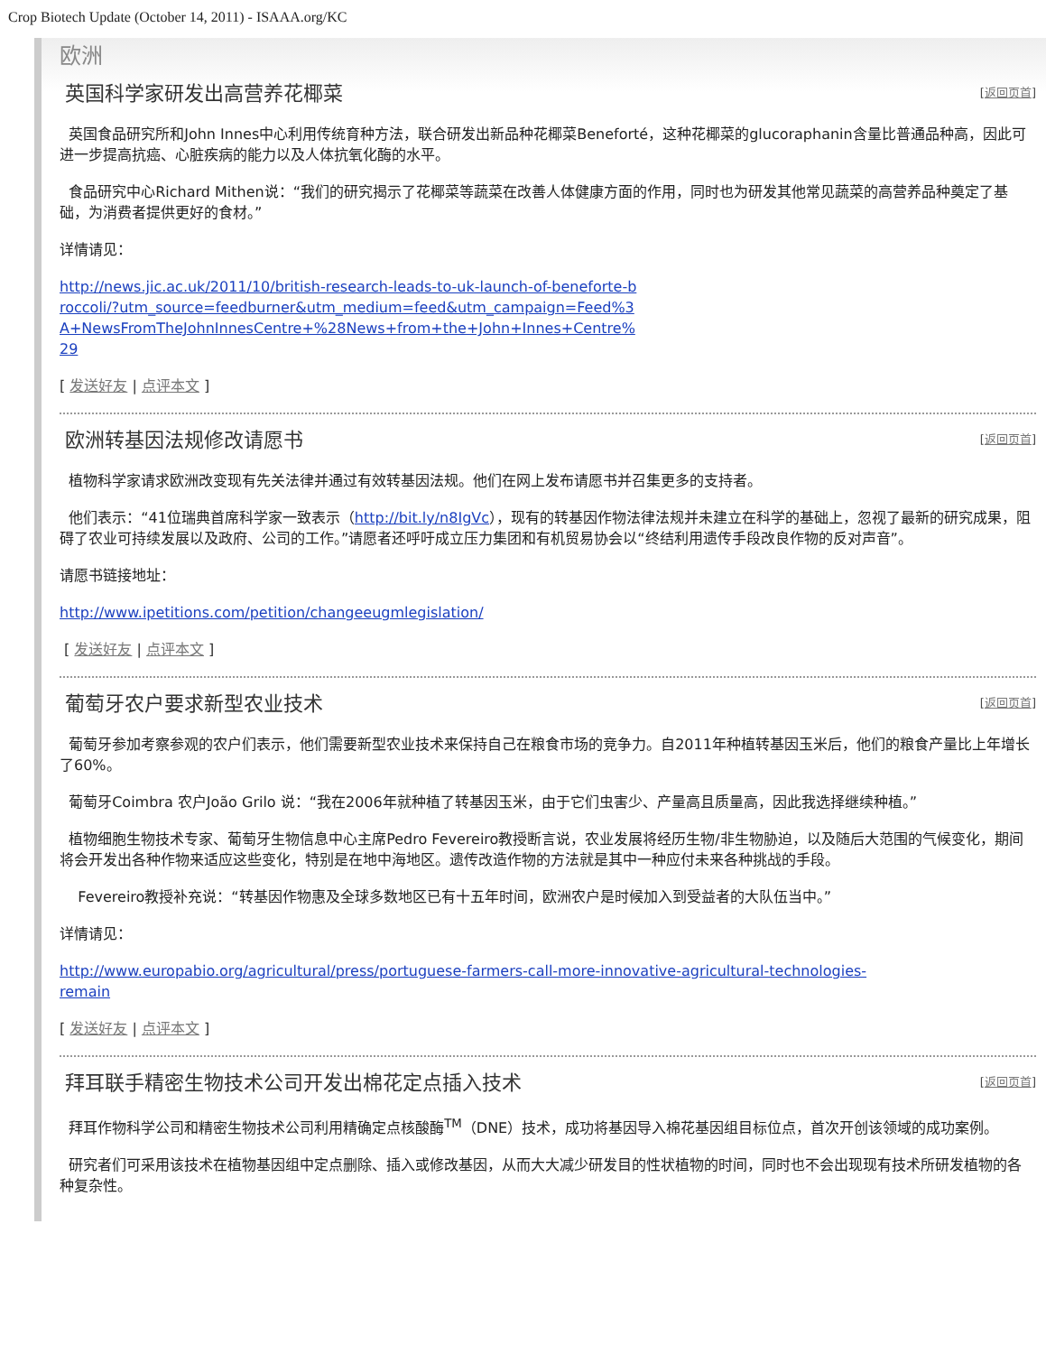Crop Biotech Update (October 14, 2011) - ISAAA.org/KC
欧洲
英国科学家研发出高营养花椰菜
[返回页首]
英国食品研究所和John Innes中心利用传统育种方法，联合研发出新品种花椰菜Beneforté，这种花椰菜的glucoraphanin含量比普通品种高，因此可进一步提高抗癌、心脏疾病的能力以及人体抗氧化酶的水平。
食品研究中心Richard Mithen说：“我们的研究揭示了花椰菜等蔬菜在改善人体健康方面的作用，同时也为研发其他常见蔬菜的高营养品种奠定了基础，为消费者提供更好的食材。”
详情请见：
http://news.jic.ac.uk/2011/10/british-research-leads-to-uk-launch-of-beneforte-broccoli/?utm_source=feedburner&utm_medium=feed&utm_campaign=Feed%3A+NewsFromTheJohnInnesCentre+%28News+from+the+John+Innes+Centre%29
[ 发送好友 | 点评本文 ]
欧洲转基因法规修改请愿书
[返回页首]
植物科学家请求欧洲改变现有先关法律并通过有效转基因法规。他们在网上发布请愿书并召集更多的支持者。
他们表示：“41位瑞典首席科学家一致表示（http://bit.ly/n8IgVc），现有的转基因作物法律法规并未建立在科学的基础上，忽视了最新的研究成果，阻碍了农业可持续发展以及政府、公司的工作。”请愿者还呼吁成立压力集团和有机贸易协会以“终结利用遗传手段改良作物的反对声音”。
请愿书链接地址：
http://www.ipetitions.com/petition/changeeugmlegislation/
[ 发送好友 | 点评本文 ]
葡萄牙农户要求新型农业技术
[返回页首]
葡萄牙参加考察参观的农户们表示，他们需要新型农业技术来保持自己在粮食市场的竞争力。自2011年种植转基因玉米后，他们的粮食产量比上年增长了60%。
葡萄牙Coimbra 农户João Grilo 说：“我在2006年就种植了转基因玉米，由于它们虫害少、产量高且质量高，因此我选择继续种植。”
植物细胞生物技术专家、葡萄牙生物信息中心主席Pedro Fevereiro教授断言说，农业发展将经历生物/非生物胁迫，以及随后大范围的气候变化，期间将会开发出各种作物来适应这些变化，特别是在地中海地区。遗传改造作物的方法就是其中一种应付未来各种挑战的手段。
Fevereiro教授补充说：“转基因作物惠及全球多数地区已有十五年时间，欧洲农户是时候加入到受益者的大队伍当中。”
详情请见：
http://www.europabio.org/agricultural/press/portuguese-farmers-call-more-innovative-agricultural-technologies-remain
[ 发送好友 | 点评本文 ]
拜耳联手精密生物技术公司开发出棉花定点插入技术
[返回页首]
拜耳作物科学公司和精密生物技术公司利用精确定点核酸酶<sup>TM</sup>（DNE）技术，成功将基因导入棉花基因组目标位点，首次开创该领域的成功案例。
研究者们可采用该技术在植物基因组中定点删除、插入或修改基因，从而大大减少研发目的性状植物的时间，同时也不会出现现有技术所研发植物的各种复杂性。